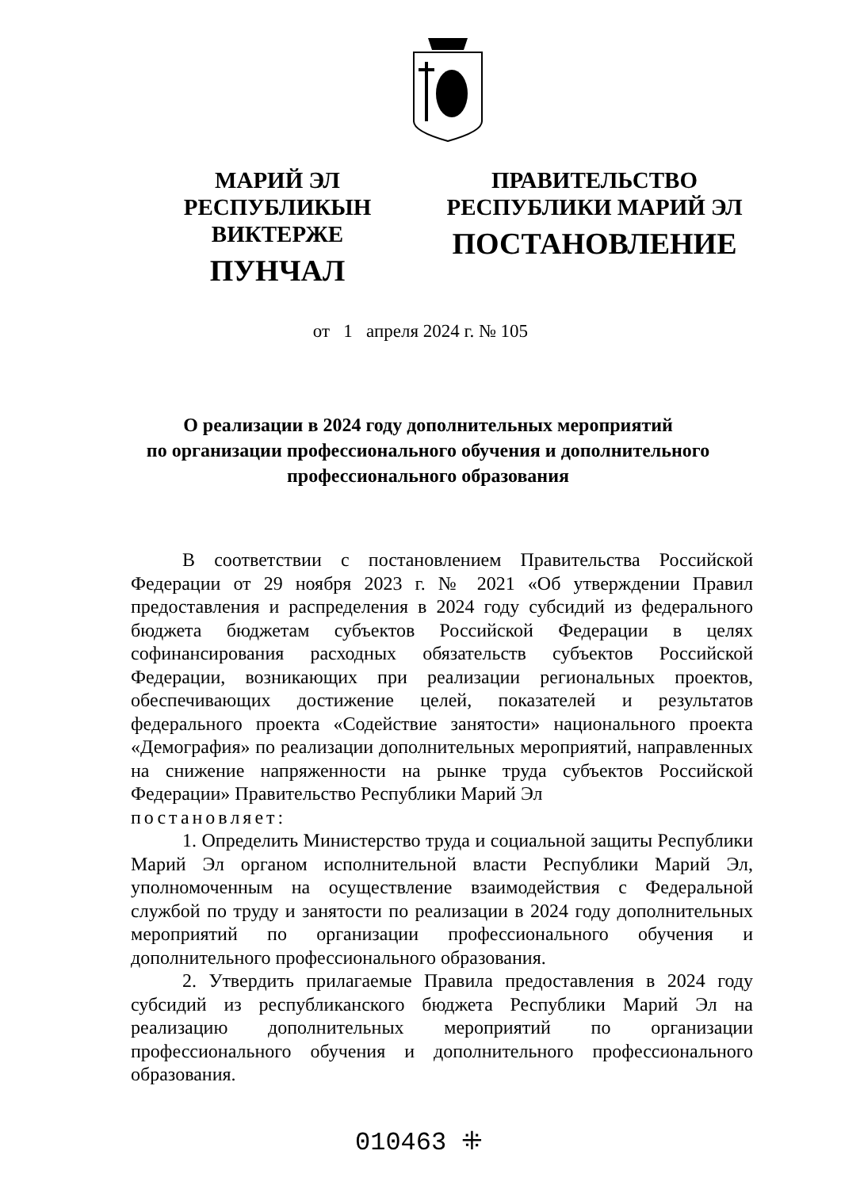МАРИЙ ЭЛ РЕСПУБЛИКЫН
ВИКТЕРЖЕ
ПУНЧАЛ
ПРАВИТЕЛЬСТВО
РЕСПУБЛИКИ МАРИЙ ЭЛ
ПОСТАНОВЛЕНИЕ
от 1 апреля 2024 г. № 105
О реализации в 2024 году дополнительных мероприятий
по организации профессионального обучения и дополнительного
профессионального образования
В соответствии с постановлением Правительства Российской Федерации от 29 ноября 2023 г. № 2021 «Об утверждении Правил предоставления и распределения в 2024 году субсидий из федерального бюджета бюджетам субъектов Российской Федерации в целях софинансирования расходных обязательств субъектов Российской Федерации, возникающих при реализации региональных проектов, обеспечивающих достижение целей, показателей и результатов федерального проекта «Содействие занятости» национального проекта «Демография» по реализации дополнительных мероприятий, направленных на снижение напряженности на рынке труда субъектов Российской Федерации» Правительство Республики Марий Эл
постановляет:
1. Определить Министерство труда и социальной защиты Республики Марий Эл органом исполнительной власти Республики Марий Эл, уполномоченным на осуществление взаимодействия с Федеральной службой по труду и занятости по реализации в 2024 году дополнительных мероприятий по организации профессионального обучения и дополнительного профессионального образования.
2. Утвердить прилагаемые Правила предоставления в 2024 году субсидий из республиканского бюджета Республики Марий Эл на реализацию дополнительных мероприятий по организации профессионального обучения и дополнительного профессионального образования.
010463 ⁜